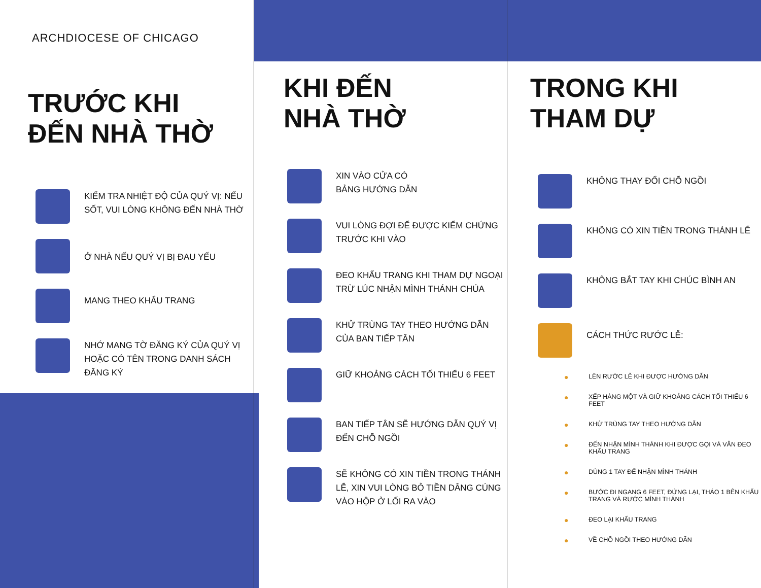ARCHDIOCESE OF CHICAGO
TRƯỚC KHI
ĐẾN NHÀ THỜ
KIỂM TRA NHIỆT ĐỘ CỦA QUÝ VỊ: NẾU SỐT, VUI LÒNG KHÔNG ĐẾN NHÀ THỜ
Ở NHÀ NẾU QUÝ VỊ BỊ ĐAU YẾU
MANG THEO KHẨU TRANG
NHỚ MANG TỜ ĐĂNG KÝ CỦA QUÝ VỊ HOẶC CÓ TÊN TRONG DANH SÁCH ĐĂNG KÝ
KHI ĐẾN
NHÀ THỜ
XIN VÀO CỬA CÓ
BẢNG HƯỚNG DẪN
VUI LÒNG ĐỢI ĐỂ ĐƯỢC KIỂM CHỨNG TRƯỚC KHI VÀO
ĐEO KHẨU TRANG KHI THAM DỰ NGOẠI TRỪ LÚC NHẬN MÌNH THÁNH CHÚA
KHỬ TRÙNG TAY THEO HƯỚNG DẪN CỦA BAN TIẾP TÂN
GIỮ KHOẢNG CÁCH TỐI THIỂU 6 FEET
BAN TIẾP TÂN SẼ HƯỚNG DẪN QUÝ VỊ ĐẾN CHỖ NGỒI
SẼ KHÔNG CÓ XIN TIỀN TRONG THÁNH LỄ, XIN VUI LÒNG BỎ TIỀN DÂNG CÚNG VÀO HỘP Ở LỐI RA VÀO
TRONG KHI
THAM DỰ
KHÔNG THAY ĐỔI CHỖ NGỒI
KHÔNG CÓ XIN TIỀN TRONG THÁNH LỄ
KHÔNG BẮT TAY KHI CHÚC BÌNH AN
CÁCH THỨC RƯỚC LỄ:
● LÊN RƯỚC LỄ KHI ĐƯỢC HƯỚNG DẪN
● XẾP HÀNG MỘT VÀ GIỮ KHOẢNG CÁCH TỐI THIỂU 6 FEET
● KHỬ TRÙNG TAY THEO HƯỚNG DẪN
● ĐẾN NHẬN MÌNH THÁNH KHI ĐƯỢC GỌI VÀ VẪN ĐEO KHẨU TRANG
● DÙNG 1 TAY ĐỂ NHẬN MÌNH THÁNH
● BƯỚC ĐI NGANG 6 FEET, ĐỨNG LẠI, THÁO 1 BÊN KHẨU TRANG VÀ RƯỚC MÌNH THÁNH
● ĐEO LẠI KHẨU TRANG
● VỀ CHỖ NGỒI THEO HƯỚNG DẪN